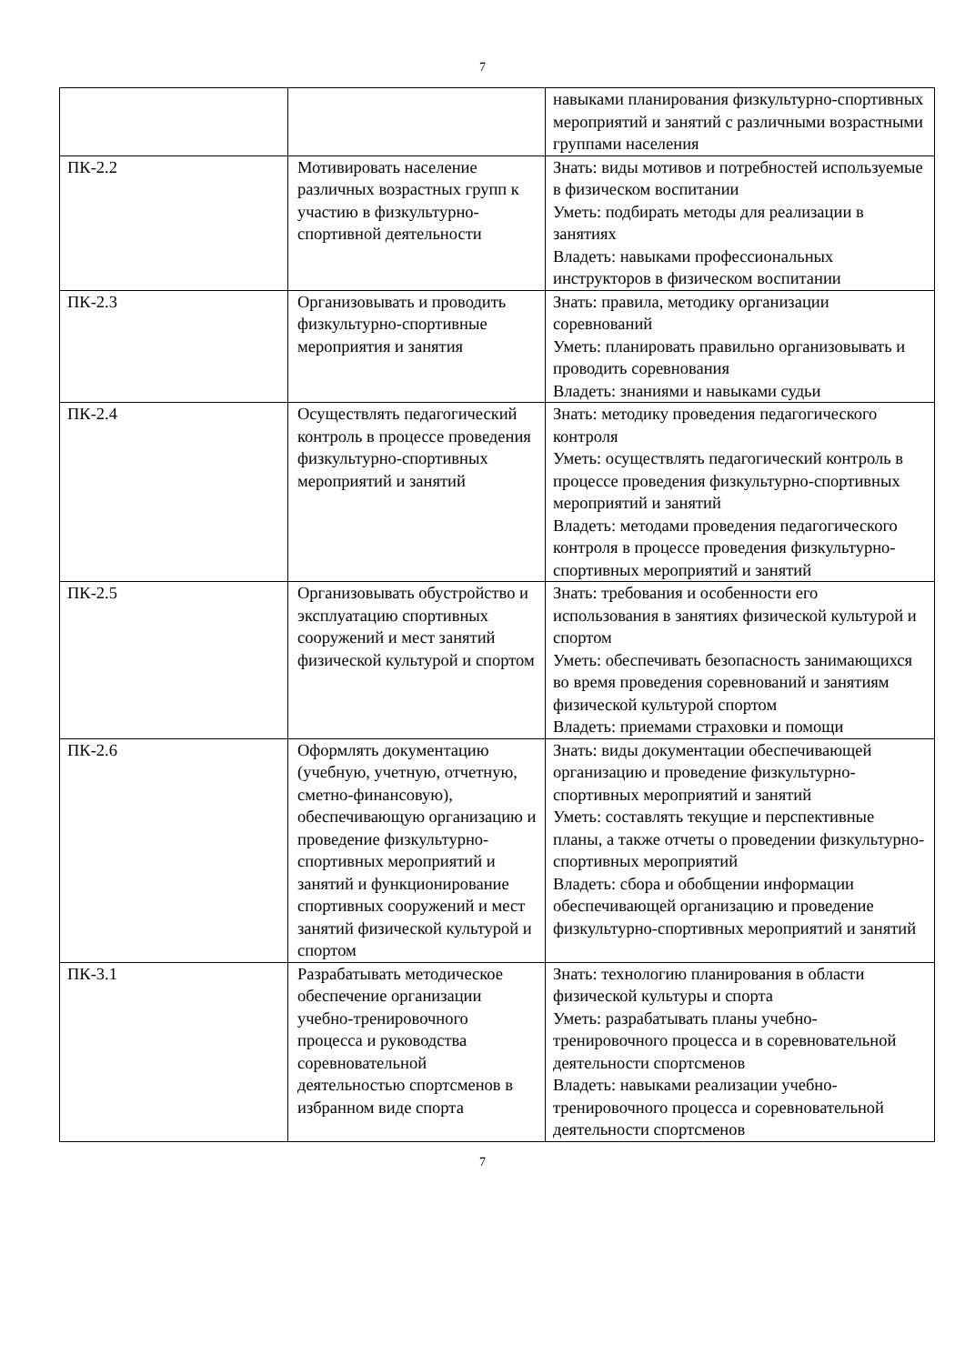7
| | | навыками планирования физкультурно-спортивных мероприятий и занятий с различными возрастными группами населения |
| ПК-2.2 | Мотивировать население различных возрастных групп к участию в физкультурно-спортивной деятельности | Знать: виды мотивов и потребностей используемые в физическом воспитании Уметь: подбирать методы для реализации в занятиях Владеть: навыками профессиональных инструкторов в физическом воспитании |
| ПК-2.3 | Организовывать и проводить физкультурно-спортивные мероприятия и занятия | Знать: правила, методику организации соревнований Уметь: планировать правильно организовывать и проводить соревнования Владеть: знаниями и навыками судьи |
| ПК-2.4 | Осуществлять педагогический контроль в процессе проведения физкультурно-спортивных мероприятий и занятий | Знать: методику проведения педагогического контроля Уметь: осуществлять педагогический контроль в процессе проведения физкультурно-спортивных мероприятий и занятий Владеть: методами проведения педагогического контроля в процессе проведения физкультурно-спортивных мероприятий и занятий |
| ПК-2.5 | Организовывать обустройство и эксплуатацию спортивных сооружений и мест занятий физической культурой и спортом | Знать: требования и особенности его использования в занятиях физической культурой и спортом Уметь: обеспечивать безопасность занимающихся во время проведения соревнований и занятиям физической культурой спортом Владеть: приемами страховки и помощи |
| ПК-2.6 | Оформлять документацию (учебную, учетную, отчетную, сметно-финансовую), обеспечивающую организацию и проведение физкультурно-спортивных мероприятий и занятий и функционирование спортивных сооружений и мест занятий физической культурой и спортом | Знать: виды документации обеспечивающей организацию и проведение физкультурно-спортивных мероприятий и занятий Уметь: составлять текущие и перспективные планы, а также отчеты о проведении физкультурно-спортивных мероприятий Владеть: сбора и обобщении информации обеспечивающей организацию и проведение физкультурно-спортивных мероприятий и занятий |
| ПК-3.1 | Разрабатывать методическое обеспечение организации учебно-тренировочного процесса и руководства соревновательной деятельностью спортсменов в избранном виде спорта | Знать: технологию планирования в области физической культуры и спорта Уметь: разрабатывать планы учебно-тренировочного процесса и в соревновательной деятельности спортсменов Владеть: навыками реализации учебно-тренировочного процесса и соревновательной деятельности спортсменов |
7